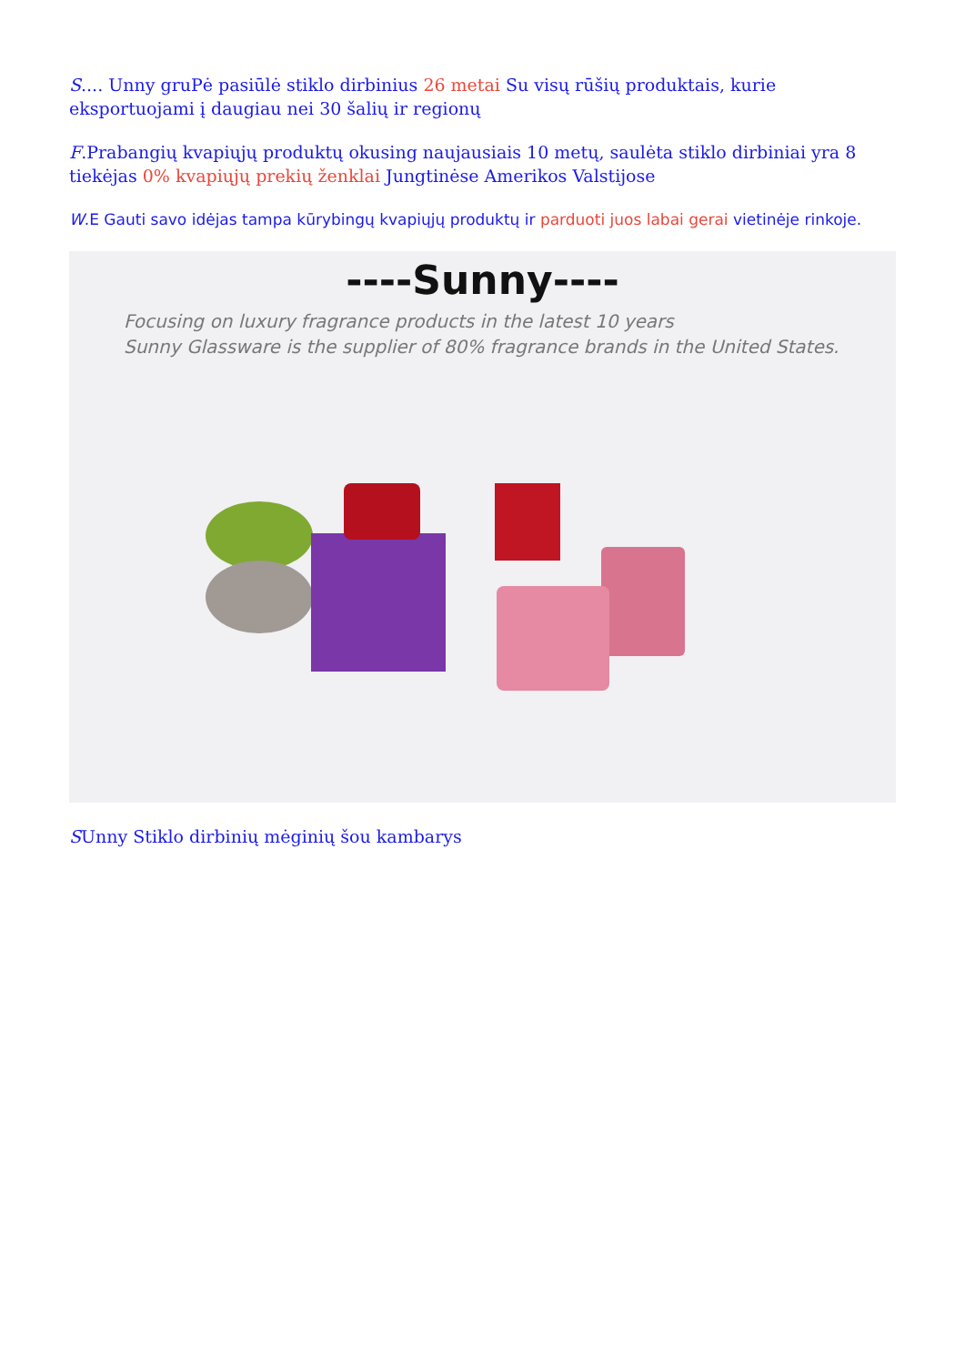S.... Unny gruPė pasiūlė stiklo dirbinius 26 metai Su visų rūšių produktais, kurie eksportuojami į daugiau nei 30 šalių ir regionų
F.Prabangių kvapiųjų produktų okusing naujausiais 10 metų, saulėta stiklo dirbiniai yra 8 tiekėjas 0% kvapiųjų prekių ženklai Jungtinėse Amerikos Valstijose
W.E Gauti savo idėjas tampa kūrybingų kvapiųjų produktų ir parduoti juos labai gerai vietinėje rinkoje.
----Sunny----
Focusing on luxury fragrance products in the latest 10 years
Sunny Glassware is the supplier of 80% fragrance brands in the United States.
SUnny Stiklo dirbinių mėginių šou kambarys